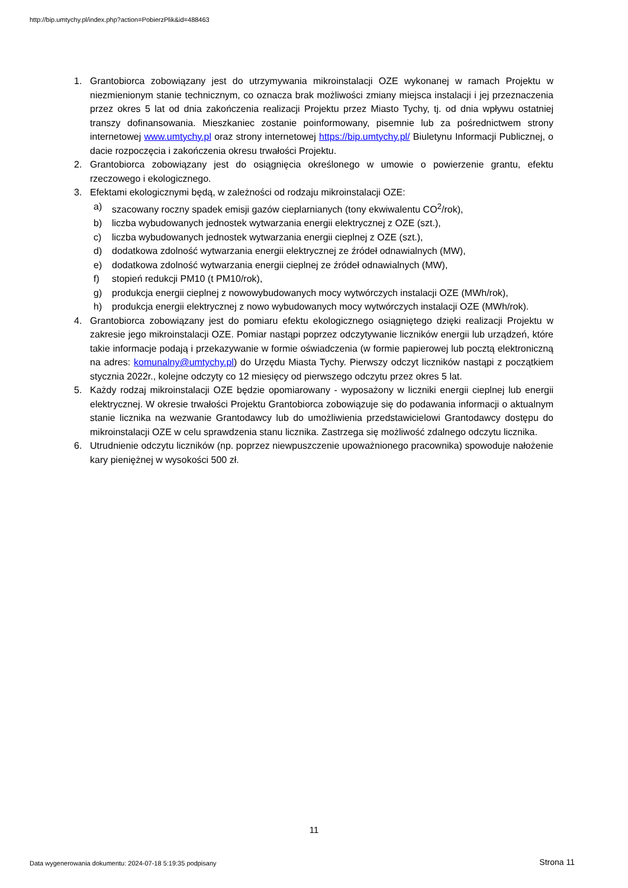http://bip.umtychy.pl/index.php?action=PobierzPlik&id=488463
1. Grantobiorca zobowiązany jest do utrzymywania mikroinstalacji OZE wykonanej w ramach Projektu w niezmienionym stanie technicznym, co oznacza brak możliwości zmiany miejsca instalacji i jej przeznaczenia przez okres 5 lat od dnia zakończenia realizacji Projektu przez Miasto Tychy, tj. od dnia wpływu ostatniej transzy dofinansowania. Mieszkaniec zostanie poinformowany, pisemnie lub za pośrednictwem strony internetowej www.umtychy.pl oraz strony internetowej https://bip.umtychy.pl/ Biuletynu Informacji Publicznej, o dacie rozpoczęcia i zakończenia okresu trwałości Projektu.
2. Grantobiorca zobowiązany jest do osiągnięcia określonego w umowie o powierzenie grantu, efektu rzeczowego i ekologicznego.
3. Efektami ekologicznymi będą, w zależności od rodzaju mikroinstalacji OZE:
a) szacowany roczny spadek emisji gazów cieplarnianych (tony ekwiwalentu CO<sup>2</sup>/rok),
b) liczba wybudowanych jednostek wytwarzania energii elektrycznej z OZE (szt.),
c) liczba wybudowanych jednostek wytwarzania energii cieplnej z OZE (szt.),
d) dodatkowa zdolność wytwarzania energii elektrycznej ze źródeł odnawialnych (MW),
e) dodatkowa zdolność wytwarzania energii cieplnej ze źródeł odnawialnych (MW),
f) stopień redukcji PM10 (t PM10/rok),
g) produkcja energii cieplnej z nowowybudowanych mocy wytwórczych instalacji OZE (MWh/rok),
h) produkcja energii elektrycznej z nowo wybudowanych mocy wytwórczych instalacji OZE (MWh/rok).
4. Grantobiorca zobowiązany jest do pomiaru efektu ekologicznego osiągniętego dzięki realizacji Projektu w zakresie jego mikroinstalacji OZE. Pomiar nastąpi poprzez odczytywanie liczników energii lub urządzeń, które takie informacje podają i przekazywanie w formie oświadczenia (w formie papierowej lub pocztą elektroniczną na adres: komunalny@umtychy.pl) do Urzędu Miasta Tychy. Pierwszy odczyt liczników nastąpi z początkiem stycznia 2022r., kolejne odczyty co 12 miesięcy od pierwszego odczytu przez okres 5 lat.
5. Każdy rodzaj mikroinstalacji OZE będzie opomiarowany - wyposażony w liczniki energii cieplnej lub energii elektrycznej. W okresie trwałości Projektu Grantobiorca zobowiązuje się do podawania informacji o aktualnym stanie licznika na wezwanie Grantodawcy lub do umożliwienia przedstawicielowi Grantodawcy dostępu do mikroinstalacji OZE w celu sprawdzenia stanu licznika. Zastrzega się możliwość zdalnego odczytu licznika.
6. Utrudnienie odczytu liczników (np. poprzez niewpuszczenie upoważnionego pracownika) spowoduje nałożenie kary pieniężnej w wysokości 500 zł.
11
Data wygenerowania dokumentu: 2024-07-18 5:19:35 podpisany
Strona 11